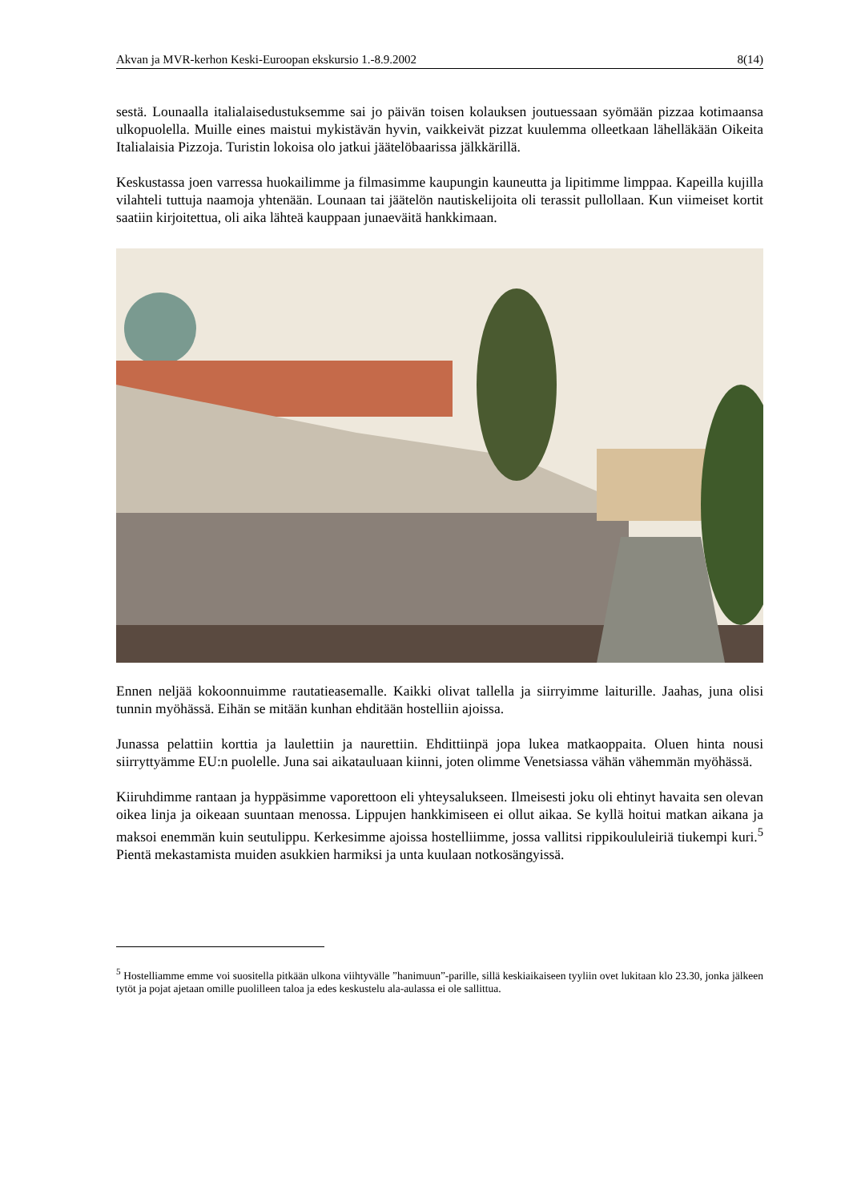Akvan ja MVR-kerhon Keski-Euroopan ekskursio 1.-8.9.2002 8(14)
sestä. Lounaalla italialaisedustuksemme sai jo päivän toisen kolauksen joutuessaan syömään pizzaa kotimaansa ulkopuolella. Muille eines maistui mykistävän hyvin, vaikkeivät pizzat kuulemma olleetkaan lähelläkään Oikeita Italialaisia Pizzoja. Turistin lokoisa olo jatkui jäätelöbaarissa jälkkärillä.
Keskustassa joen varressa huokailimme ja filmasimme kaupungin kauneutta ja lipitimme limppaa. Kapeilla kujilla vilahteli tuttuja naamoja yhtenään. Lounaan tai jäätelön nautiskelijoita oli terassit pullollaan. Kun viimeiset kortit saatiin kirjoitettua, oli aika lähteä kauppaan junaeväitä hankkimaan.
Ennen neljää kokoonnuimme rautatieasemalle. Kaikki olivat tallella ja siirryimme laiturille. Jaahas, juna olisi tunnin myöhässä. Eihän se mitään kunhan ehditään hostelliin ajoissa.
Junassa pelattiin korttia ja laulettiin ja naurettiin. Ehdittiinpä jopa lukea matkaoppaita. Oluen hinta nousi siirryttyämme EU:n puolelle. Juna sai aikatauluaan kiinni, joten olimme Venetsiassa vähän vähemmän myöhässä.
Kiiruhdimme rantaan ja hyppäsimme vaporettoon eli yhteysalukseen. Ilmeisesti joku oli ehtinyt havaita sen olevan oikea linja ja oikeaan suuntaan menossa. Lippujen hankkimiseen ei ollut aikaa. Se kyllä hoitui matkan aikana ja maksoi enemmän kuin seutulippu. Kerkesimme ajoissa hostelliimme, jossa vallitsi rippikoululeiriä tiukempi kuri.<sup>5</sup> Pientä mekastamista muiden asukkien harmiksi ja unta kuulaan notkosängyissä.
<sup>5</sup> Hostelliamme emme voi suositella pitkään ulkona viihtyvälle ”hanimuun”-parille, sillä keskiaikaiseen tyyliin ovet lukitaan klo 23.30, jonka jälkeen tytöt ja pojat ajetaan omille puolilleen taloa ja edes keskustelu ala-aulassa ei ole sallittua.